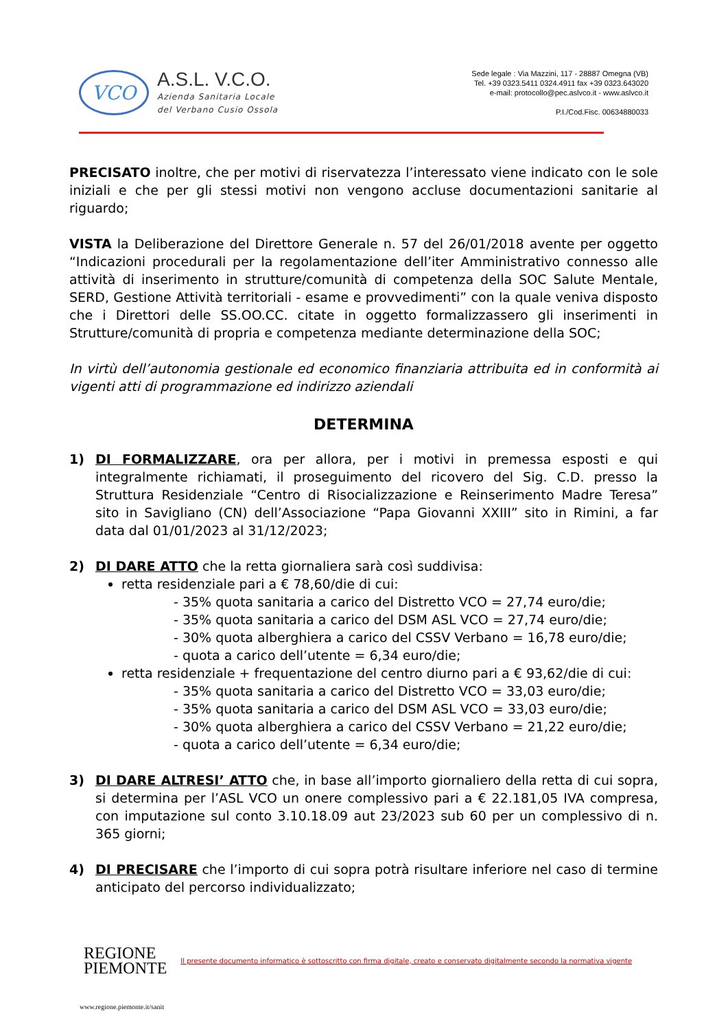VCO
A.S.L. V.C.O.
Azienda Sanitaria Locale
del Verbano Cusio Ossola
Sede legale : Via Mazzini, 117 - 28887 Omegna (VB)
Tel. +39 0323.5411 0324.4911 fax +39 0323.643020
e-mail: protocollo@pec.aslvco.it - www.aslvco.it
P.I./Cod.Fisc. 00634880033
PRECISATO inoltre, che per motivi di riservatezza l’interessato viene indicato con le sole iniziali e che per gli stessi motivi non vengono accluse documentazioni sanitarie al riguardo;
VISTA la Deliberazione del Direttore Generale n. 57 del 26/01/2018 avente per oggetto “Indicazioni procedurali per la regolamentazione dell’iter Amministrativo connesso alle attività di inserimento in strutture/comunità di competenza della SOC Salute Mentale, SERD, Gestione Attività territoriali - esame e provvedimenti” con la quale veniva disposto che i Direttori delle SS.OO.CC. citate in oggetto formalizzassero gli inserimenti in Strutture/comunità di propria e competenza mediante determinazione della SOC;
In virtù dell’autonomia gestionale ed economico finanziaria attribuita ed in conformità ai vigenti atti di programmazione ed indirizzo aziendali
DETERMINA
1) DI FORMALIZZARE, ora per allora, per i motivi in premessa esposti e qui integralmente richiamati, il proseguimento del ricovero del Sig. C.D. presso la Struttura Residenziale “Centro di Risocializzazione e Reinserimento Madre Teresa” sito in Savigliano (CN) dell’Associazione “Papa Giovanni XXIII” sito in Rimini, a far data dal 01/01/2023 al 31/12/2023;
2) DI DARE ATTO che la retta giornaliera sarà così suddivisa:
retta residenziale pari a € 78,60/die di cui:
- 35% quota sanitaria a carico del Distretto VCO = 27,74 euro/die;
- 35% quota sanitaria a carico del DSM ASL VCO = 27,74 euro/die;
- 30% quota alberghiera a carico del CSSV Verbano = 16,78 euro/die;
- quota a carico dell’utente = 6,34 euro/die;
retta residenziale + frequentazione del centro diurno pari a € 93,62/die di cui:
- 35% quota sanitaria a carico del Distretto VCO = 33,03 euro/die;
- 35% quota sanitaria a carico del DSM ASL VCO = 33,03 euro/die;
- 30% quota alberghiera a carico del CSSV Verbano = 21,22 euro/die;
- quota a carico dell’utente = 6,34 euro/die;
3) DI DARE ALTRESI’ ATTO che, in base all’importo giornaliero della retta di cui sopra, si determina per l’ASL VCO un onere complessivo pari a € 22.181,05 IVA compresa, con imputazione sul conto 3.10.18.09 aut 23/2023 sub 60 per un complessivo di n. 365 giorni;
4) DI PRECISARE che l’importo di cui sopra potrà risultare inferiore nel caso di termine anticipato del percorso individualizzato;
REGIONE
PIEMONTE
Il presente documento informatico è sottoscritto con firma digitale, creato e conservato digitalmente secondo la normativa vigente
www.regione.piemonte.it/sanit